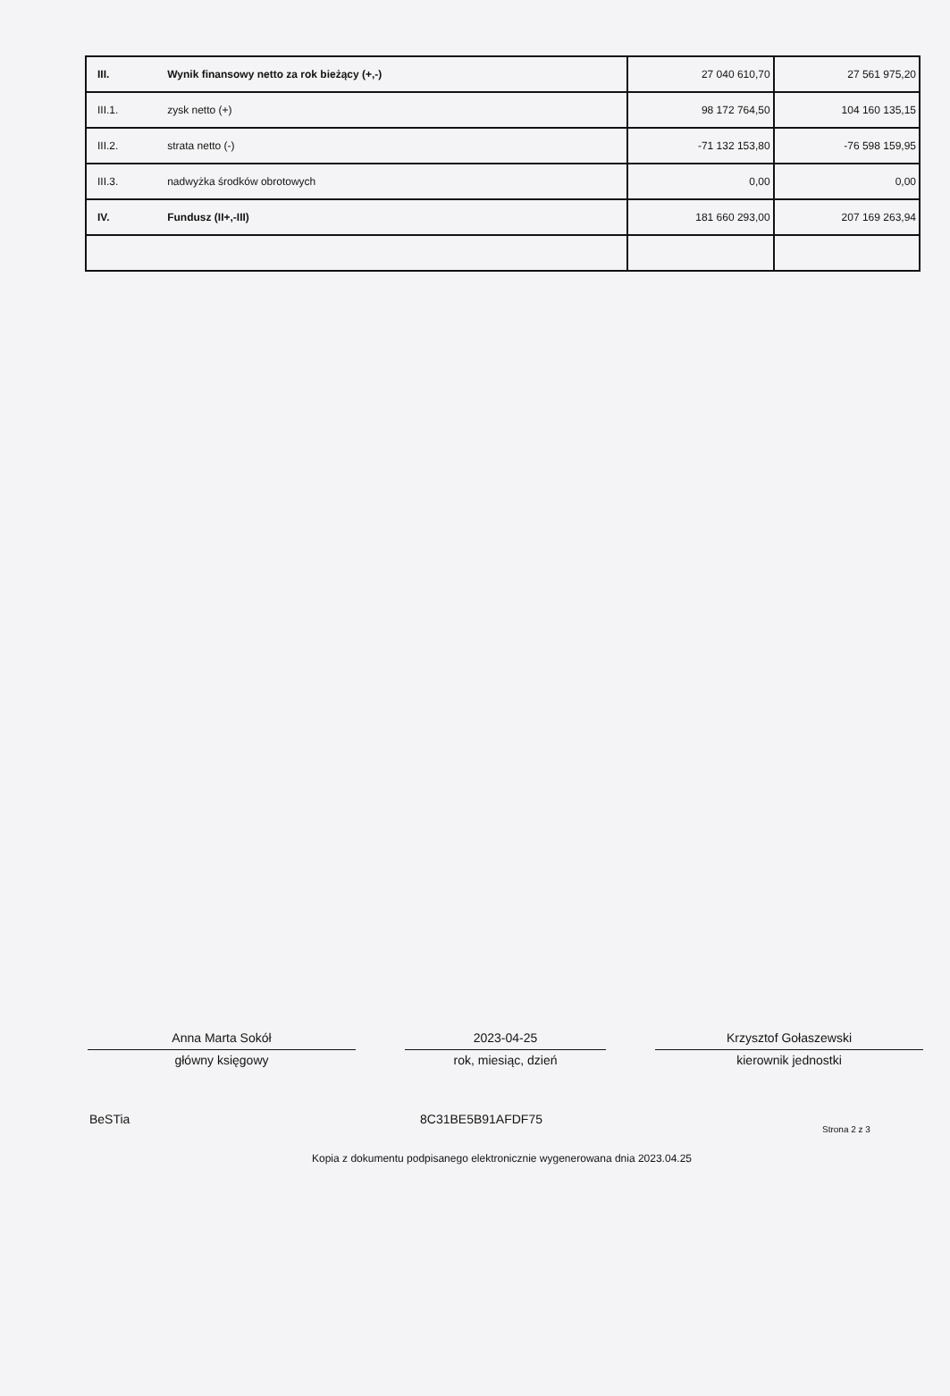| III. | Wynik finansowy netto za rok bieżący (+,-) | 27 040 610,70 | 27 561 975,20 |
| III.1. | zysk netto (+) | 98 172 764,50 | 104 160 135,15 |
| III.2. | strata netto (-) | -71 132 153,80 | -76 598 159,95 |
| III.3. | nadwyżka środków obrotowych | 0,00 | 0,00 |
| IV. | Fundusz (II+,-III) | 181 660 293,00 | 207 169 263,94 |
Anna Marta Sokół
główny księgowy
2023-04-25
rok, miesiąc, dzień
Krzysztof Gołaszewski
kierownik jednostki
BeSTia 8C31BE5B91AFDF75
Strona 2 z 3
Kopia z dokumentu podpisanego elektronicznie wygenerowana dnia 2023.04.25